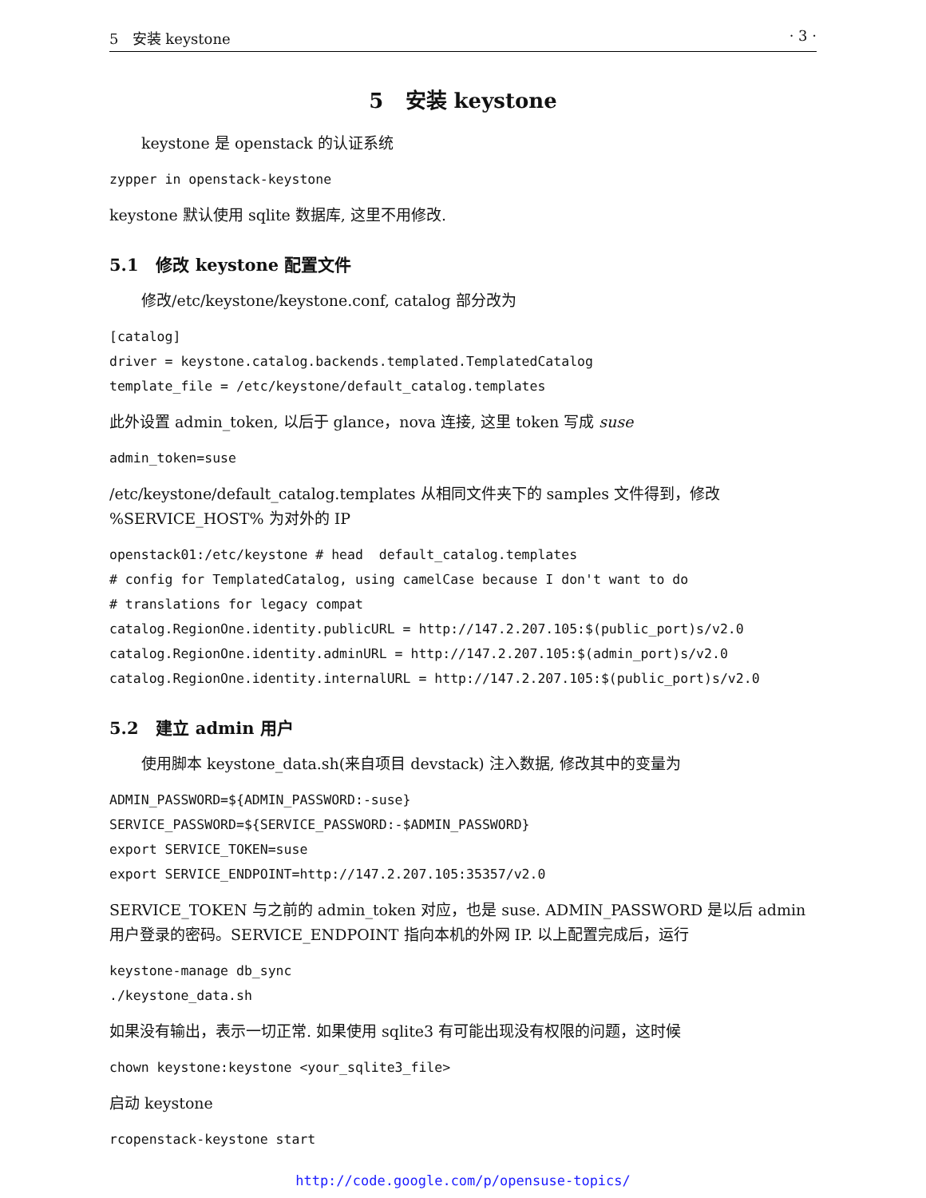5 安装 keystone · 3 ·
5 安装 keystone
keystone 是 openstack 的认证系统
zypper in openstack-keystone
keystone 默认使用 sqlite 数据库, 这里不用修改.
5.1 修改 keystone 配置文件
修改/etc/keystone/keystone.conf, catalog 部分改为
[catalog]
driver = keystone.catalog.backends.templated.TemplatedCatalog
template_file = /etc/keystone/default_catalog.templates
此外设置 admin_token, 以后于 glance，nova 连接, 这里 token 写成 suse
admin_token=suse
/etc/keystone/default_catalog.templates 从相同文件夹下的 samples 文件得到，修改 %SERVICE_HOST% 为对外的 IP
openstack01:/etc/keystone # head  default_catalog.templates
# config for TemplatedCatalog, using camelCase because I don't want to do
# translations for legacy compat
catalog.RegionOne.identity.publicURL = http://147.2.207.105:$(public_port)s/v2.0
catalog.RegionOne.identity.adminURL = http://147.2.207.105:$(admin_port)s/v2.0
catalog.RegionOne.identity.internalURL = http://147.2.207.105:$(public_port)s/v2.0
5.2 建立 admin 用户
使用脚本 keystone_data.sh(来自项目 devstack) 注入数据, 修改其中的变量为
ADMIN_PASSWORD=${ADMIN_PASSWORD:-suse}
SERVICE_PASSWORD=${SERVICE_PASSWORD:-$ADMIN_PASSWORD}
export SERVICE_TOKEN=suse
export SERVICE_ENDPOINT=http://147.2.207.105:35357/v2.0
SERVICE_TOKEN 与之前的 admin_token 对应，也是 suse. ADMIN_PASSWORD 是以后 admin 用户登录的密码。SERVICE_ENDPOINT 指向本机的外网 IP. 以上配置完成后，运行
keystone-manage db_sync
./keystone_data.sh
如果没有输出，表示一切正常. 如果使用 sqlite3 有可能出现没有权限的问题，这时候
chown keystone:keystone <your_sqlite3_file>
启动 keystone
rcopenstack-keystone start
http://code.google.com/p/opensuse-topics/